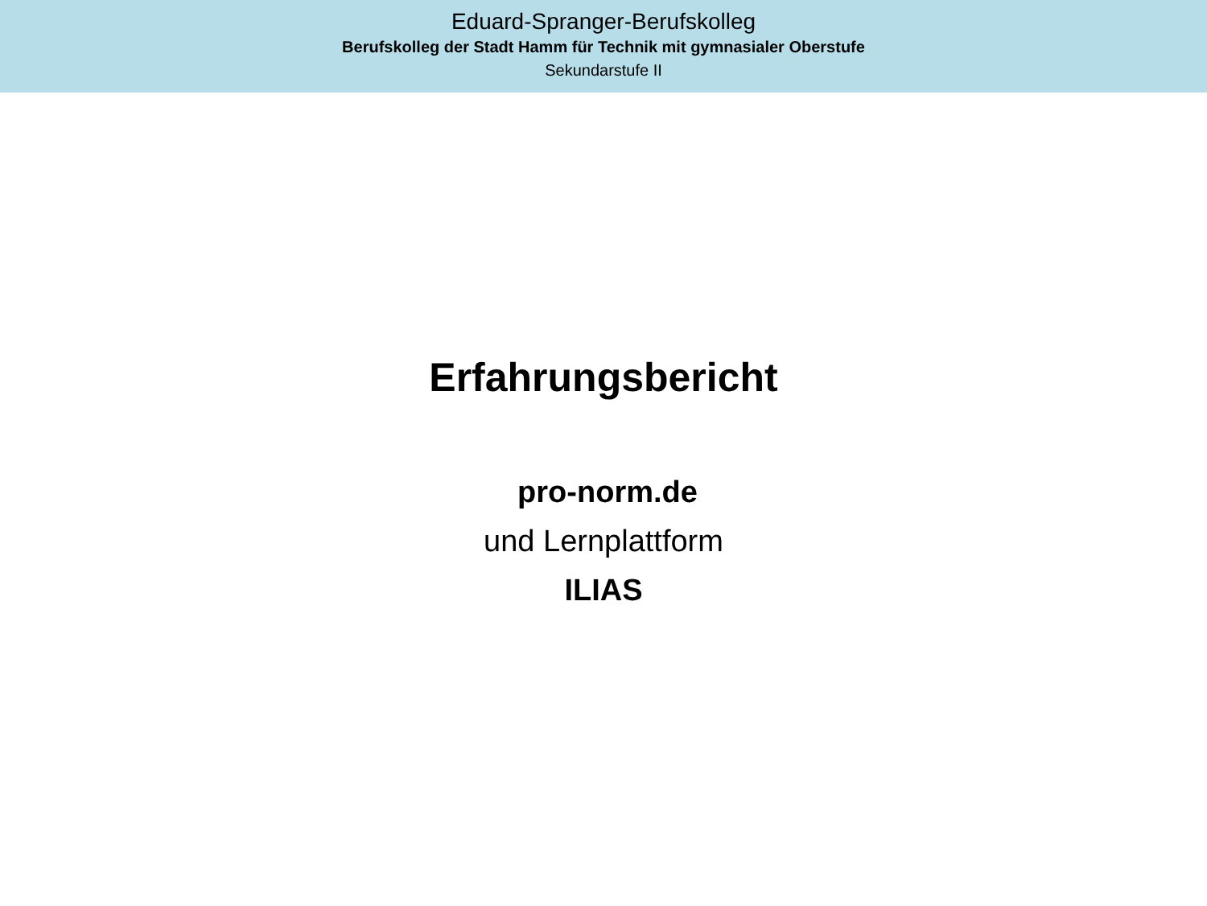Eduard-Spranger-Berufskolleg
Berufskolleg der Stadt Hamm für Technik mit gymnasialer Oberstufe
Sekundarstufe II
Erfahrungsbericht
pro-norm.de
und Lernplattform
ILIAS